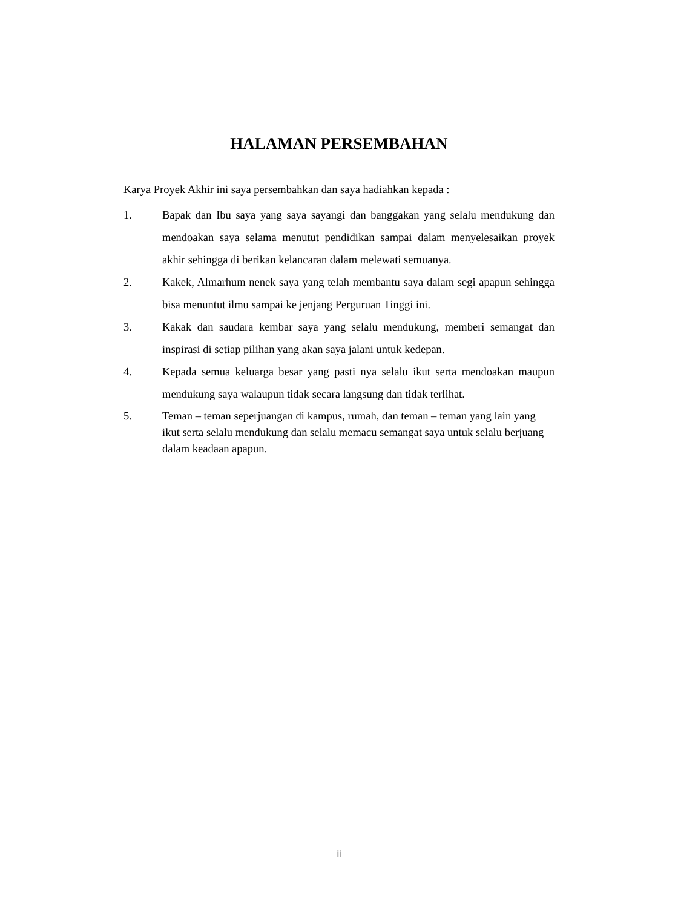HALAMAN PERSEMBAHAN
Karya Proyek Akhir ini saya persembahkan dan saya hadiahkan kepada :
1. Bapak dan Ibu saya yang saya sayangi dan banggakan yang selalu mendukung dan mendoakan saya selama menutut pendidikan sampai dalam menyelesaikan proyek akhir sehingga di berikan kelancaran dalam melewati semuanya.
2. Kakek, Almarhum nenek saya yang telah membantu saya dalam segi apapun sehingga bisa menuntut ilmu sampai ke jenjang Perguruan Tinggi ini.
3. Kakak dan saudara kembar saya yang selalu mendukung, memberi semangat dan inspirasi di setiap pilihan yang akan saya jalani untuk kedepan.
4. Kepada semua keluarga besar yang pasti nya selalu ikut serta mendoakan maupun mendukung saya walaupun tidak secara langsung dan tidak terlihat.
5. Teman – teman seperjuangan di kampus, rumah, dan teman – teman yang lain yang ikut serta selalu mendukung dan selalu memacu semangat saya untuk selalu berjuang dalam keadaan apapun.
ii